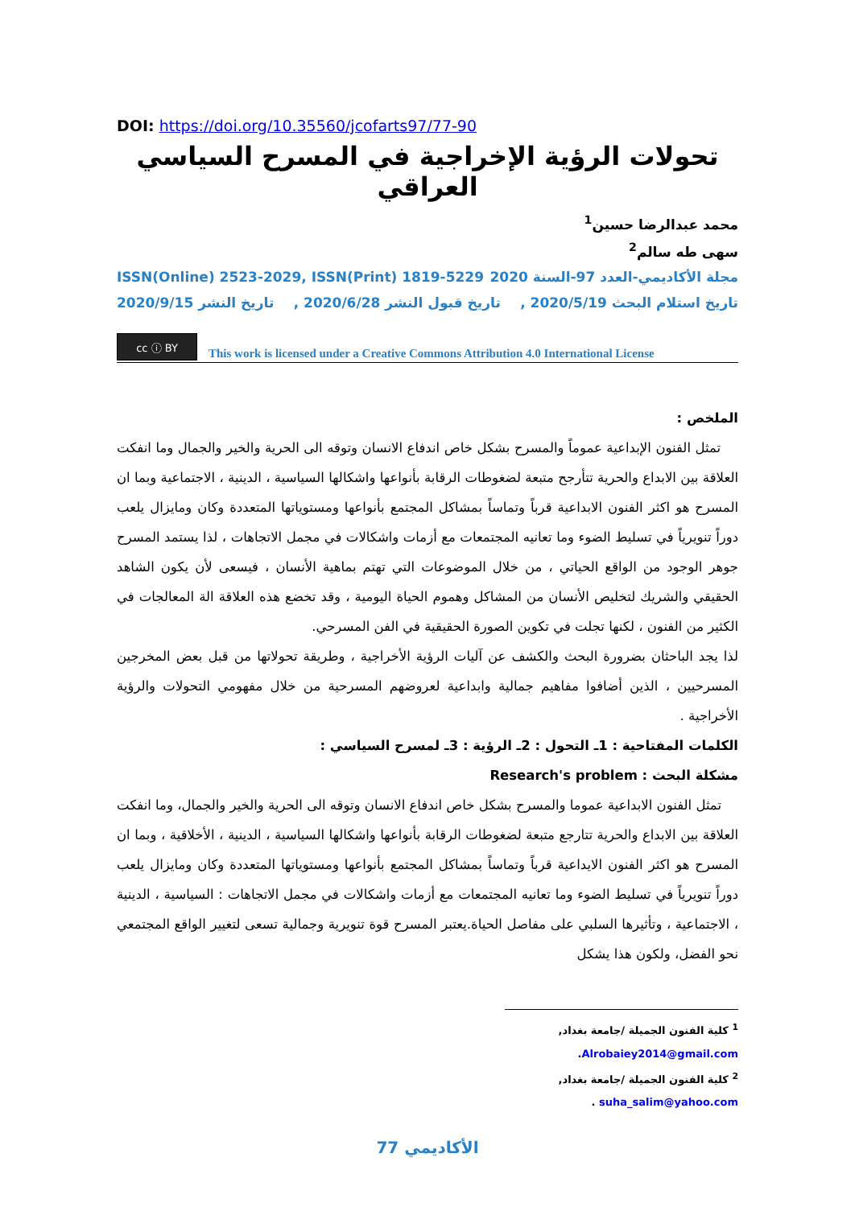DOI: https://doi.org/10.35560/jcofarts97/77-90
تحولات الرؤية الإخراجية في المسرح السياسي العراقي
محمد عبدالرضا حسين<sup>1</sup>
سهى طه سالم<sup>2</sup>
مجلة الأكاديمي-العدد 97-السنة 2020 ISSN(Online) 2523-2029, ISSN(Print) 1819-5229
تاريخ استلام البحث 2020/5/19 , تاريخ قبول النشر 2020/6/28 , تاريخ النشر 2020/9/15
cc ⓘ BY
This work is licensed under a Creative Commons Attribution 4.0 International License
الملخص :
تمثل الفنون الإبداعية عموماً والمسرح بشكل خاص اندفاع الانسان وتوقه الى الحرية والخير والجمال وما انفكت العلاقة بين الابداع والحرية تتأرجح متبعة لضغوطات الرقابة بأنواعها واشكالها السياسية ، الدينية ، الاجتماعية وبما ان المسرح هو اكثر الفنون الابداعية قرباً وتماساً بمشاكل المجتمع بأنواعها ومستوياتها المتعددة وكان ومايزال يلعب دوراً تنويرياً في تسليط الضوء وما تعانيه المجتمعات مع أزمات واشكالات في مجمل الاتجاهات ، لذا يستمد المسرح جوهر الوجود من الواقع الحياتي ، من خلال الموضوعات التي تهتم بماهية الأنسان ، فيسعى لأن يكون الشاهد الحقيقي والشريك لتخليص الأنسان من المشاكل وهموم الحياة اليومية ، وقد تخضع هذه العلاقة الة المعالجات في الكثير من الفنون ، لكنها تجلت في تكوين الصورة الحقيقية في الفن المسرحي.
لذا يجد الباحثان بضرورة البحث والكشف عن آليات الرؤية الأخراجية ، وطريقة تحولاتها من قبل بعض المخرجين المسرحيين ، الذين أضافوا مفاهيم جمالية وابداعية لعروضهم المسرحية من خلال مفهومي التحولات والرؤية الأخراجية .
الكلمات المفتاحية : 1ـ التحول : 2ـ الرؤية : 3ـ لمسرح السياسي :
مشكلة البحث : Research's problem
تمثل الفنون الابداعية عموما والمسرح بشكل خاص اندفاع الانسان وتوقه الى الحرية والخير والجمال، وما انفكت العلاقة بين الابداع والحرية تتارجع متبعة لضغوطات الرقابة بأنواعها واشكالها السياسية ، الدينية ، الأخلاقية ، وبما ان المسرح هو اكثر الفنون الايداعية قرباً وتماساً بمشاكل المجتمع بأنواعها ومستوياتها المتعددة وكان ومايزال يلعب دوراً تنويرياً في تسليط الضوء وما تعانيه المجتمعات مع أزمات واشكالات في مجمل الاتجاهات : السياسية ، الدينية ، الاجتماعية ، وتأثيرها السلبي على مفاصل الحياة.يعتبر المسرح قوة تنويرية وجمالية تسعى لتغيير الواقع المجتمعي نحو الفضل، ولكون هذا يشكل
<sup>1</sup> كلية الفنون الجميلة /جامعة بغداد, Alrobaiey2014@gmail.com.
<sup>2</sup> كلية الفنون الجميلة /جامعة بغداد, suha_salim@yahoo.com .
الأكاديمي 77